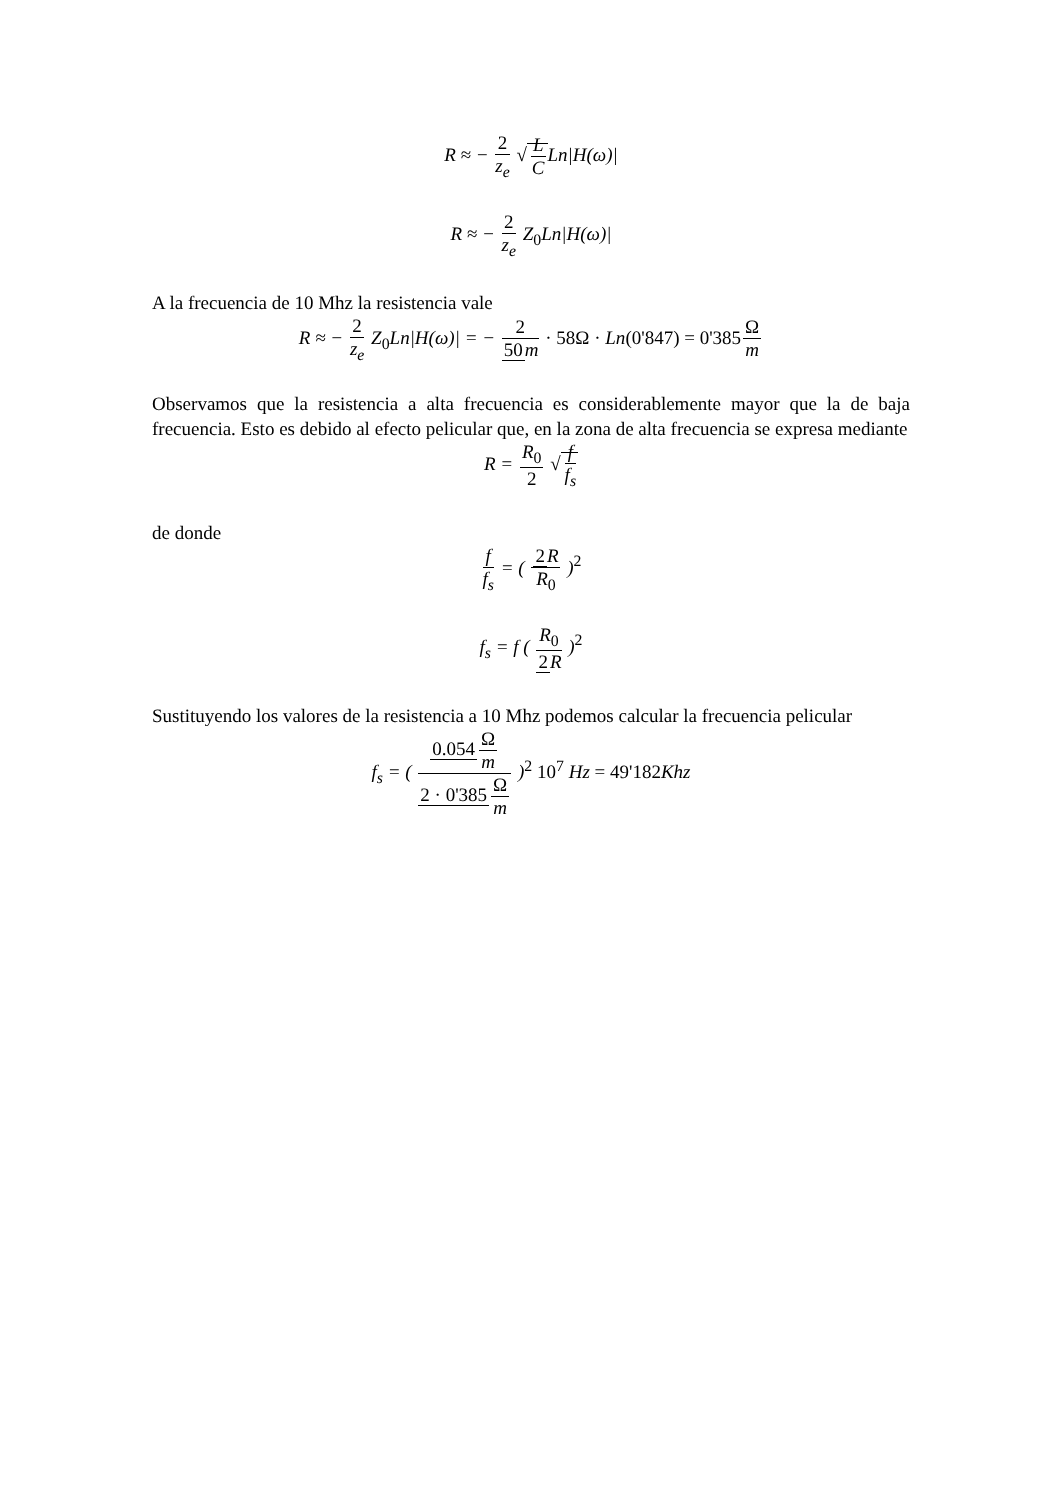R ≈ − 2 z<sub>e</sub> √L CLn|H(ω)|
R ≈ − 2 z<sub>e</sub> Z<sub>0</sub>Ln|H(ω)|
A la frecuencia de 10 Mhz la resistencia vale
R ≈ − 2 z<sub>e</sub> Z<sub>0</sub>Ln|H(ω)| = − 2 50m · 58Ω · Ln(0'847) = 0'385 Ω m
Observamos que la resistencia a alta frecuencia es considerablemente mayor que la de baja frecuencia. Esto es debido al efecto pelicular que, en la zona de alta frecuencia se expresa mediante
R = R<sub>0</sub> 2 √f f<sub>s</sub>
de donde
f f<sub>s</sub> = ( 2 R R<sub>0</sub> )<sup>2</sup>
f<sub>s</sub> = f ( R<sub>0</sub> 2 R )<sup>2</sup>
Sustituyendo los valores de la resistencia a 10 Mhz podemos calcular la frecuencia pelicular
f<sub>s</sub> = ( 0.054 Ω m 2 · 0'385 Ω m )<sup>2</sup> 10<sup>7</sup> Hz = 49'182 Khz